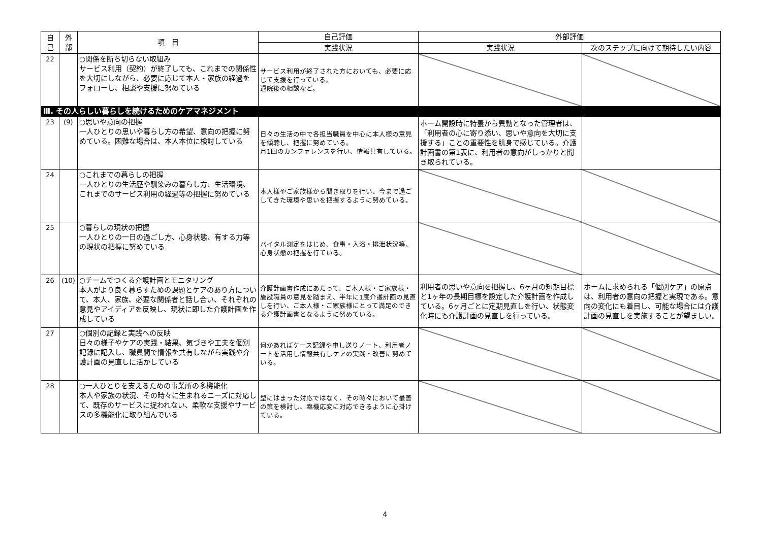| 自 己 | 外 部 | 項 目 | 自己評価 | 外部評価 | |
| --- | --- | --- | --- | --- | --- |
| | | | 実践状況 | 実践状況 | 次のステップに向けて期待したい内容 |
| 22 | | ○関係を断ち切らない取組み サービス利用（契約）が終了しても、これまでの関係性を大切にしながら、必要に応じて本人・家族の経過をフォローし、相談や支援に努めている | サービス利用が終了された方においても、必要に応じて支援を行っている。 退院後の相談など。 | | |
| Ⅲ. その人らしい暮らしを続けるためのケアマネジメント | | | | | |
| 23 | (9) | ○思いや意向の把握 一人ひとりの思いや暮らし方の希望、意向の把握に努めている。困難な場合は、本人本位に検討している | 日々の生活の中で各担当職員を中心に本人様の意見を傾聴し、把握に努めている。 月1回のカンファレンスを行い、情報共有している。 | ホーム開設時に特養から異動となった管理者は、「利用者の心に寄り添い、思いや意向を大切に支援する」ことの重要性を肌身で感じている。介護計画書の第1表に、利用者の意向がしっかりと聞き取られている。 | |
| 24 | | ○これまでの暮らしの把握 一人ひとりの生活歴や馴染みの暮らし方、生活環境、これまでのサービス利用の経過等の把握に努めている | 本人様やご家族様から聞き取りを行い、今まで過ごしてきた環境や思いを把握するように努めている。 | | |
| 25 | | ○暮らしの現状の把握 一人ひとりの一日の過ごし方、心身状態、有する力等の現状の把握に努めている | バイタル測定をはじめ、食事・入浴・排泄状況等、心身状態の把握を行ている。 | | |
| 26 | (10) | ○チームでつくる介護計画とモニタリング 本人がより良く暮らすための課題とケアのあり方について、本人、家族、必要な関係者と話し合い、それぞれの意見やアイディアを反映し、現状に即した介護計画を作成している | 介護計画書作成にあたって、ご本人様・ご家族様・施設職員の意見を踏まえ、半年に1度介護計画の見直しを行い、ご本人様・ご家族様にとって満足のできる介護計画書となるように努めている。 | 利用者の思いや意向を把握し、6ヶ月の短期目標と1ヶ年の長期目標を設定した介護計画を作成している。6ヶ月ごとに定期見直しを行い、状態変化時にも介護計画の見直しを行っている。 | ホームに求められる「個別ケア」の原点は、利用者の意向の把握と実現である。意向の変化にも着目し、可能な場合には介護計画の見直しを実施することが望ましい。 |
| 27 | | ○個別の記録と実践への反映 日々の様子やケアの実践・結果、気づきや工夫を個別記録に記入し、職員間で情報を共有しながら実践や介護計画の見直しに活かしている | 何かあればケース記録や申し送りノート、利用者ノートを活用し情報共有しケアの実践・改善に努めている。 | | |
| 28 | | ○一人ひとりを支えるための事業所の多機能化 本人や家族の状況、その時々に生まれるニーズに対応して、既存のサービスに捉われない、柔軟な支援やサービスの多機能化に取り組んでいる | 型にはまった対応ではなく、その時々において最善の策を検討し、臨機応変に対応できるように心掛けている。 | | |
4